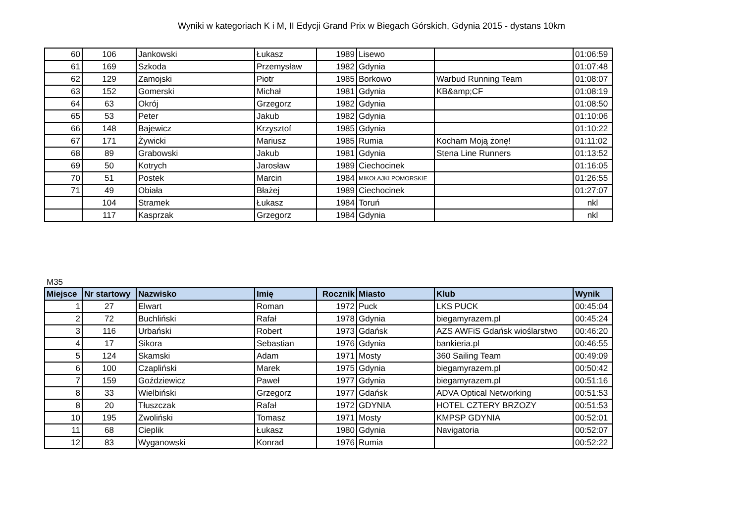Wyniki w kategoriach K i M, II Edycji Grand Prix w Biegach Górskich, Gdynia 2015 - dystans 10km
| 60 | 106 | Jankowski | Łukasz | 1989 | Lisewo | | 01:06:59 |
| 61 | 169 | Szkoda | Przemysław | 1982 | Gdynia | | 01:07:48 |
| 62 | 129 | Zamojski | Piotr | 1985 | Borkowo | Warbud Running Team | 01:08:07 |
| 63 | 152 | Gomerski | Michał | 1981 | Gdynia | KB&amp;CF | 01:08:19 |
| 64 | 63 | Okrój | Grzegorz | 1982 | Gdynia | | 01:08:50 |
| 65 | 53 | Peter | Jakub | 1982 | Gdynia | | 01:10:06 |
| 66 | 148 | Bajewicz | Krzysztof | 1985 | Gdynia | | 01:10:22 |
| 67 | 171 | Żywicki | Mariusz | 1985 | Rumia | Kocham Moją żonę! | 01:11:02 |
| 68 | 89 | Grabowski | Jakub | 1981 | Gdynia | Stena Line Runners | 01:13:52 |
| 69 | 50 | Kotrych | Jarosław | 1989 | Ciechocinek | | 01:16:05 |
| 70 | 51 | Postek | Marcin | 1984 | MIKOŁAJKI POMORSKIE | | 01:26:55 |
| 71 | 49 | Obiała | Błażej | 1989 | Ciechocinek | | 01:27:07 |
| | 104 | Stramek | Łukasz | 1984 | Toruń | | nkl |
| | 117 | Kasprzak | Grzegorz | 1984 | Gdynia | | nkl |
M35
| Miejsce | Nr startowy | Nazwisko | Imię | Rocznik | Miasto | Klub | Wynik |
| --- | --- | --- | --- | --- | --- | --- | --- |
| 1 | 27 | Elwart | Roman | 1972 | Puck | LKS PUCK | 00:45:04 |
| 2 | 72 | Buchliński | Rafał | 1978 | Gdynia | biegamyrazem.pl | 00:45:24 |
| 3 | 116 | Urbański | Robert | 1973 | Gdańsk | AZS AWFiS Gdańsk wioślarstwo | 00:46:20 |
| 4 | 17 | Sikora | Sebastian | 1976 | Gdynia | bankieria.pl | 00:46:55 |
| 5 | 124 | Skamski | Adam | 1971 | Mosty | 360 Sailing Team | 00:49:09 |
| 6 | 100 | Czapliński | Marek | 1975 | Gdynia | biegamyrazem.pl | 00:50:42 |
| 7 | 159 | Goździewicz | Paweł | 1977 | Gdynia | biegamyrazem.pl | 00:51:16 |
| 8 | 33 | Wielbiński | Grzegorz | 1977 | Gdańsk | ADVA Optical Networking | 00:51:53 |
| 8 | 20 | Tłuszczak | Rafał | 1972 | GDYNIA | HOTEL CZTERY BRZOZY | 00:51:53 |
| 10 | 195 | Zwoliński | Tomasz | 1971 | Mosty | KMPSP GDYNIA | 00:52:01 |
| 11 | 68 | Cieplik | Łukasz | 1980 | Gdynia | Navigatoria | 00:52:07 |
| 12 | 83 | Wyganowski | Konrad | 1976 | Rumia | | 00:52:22 |